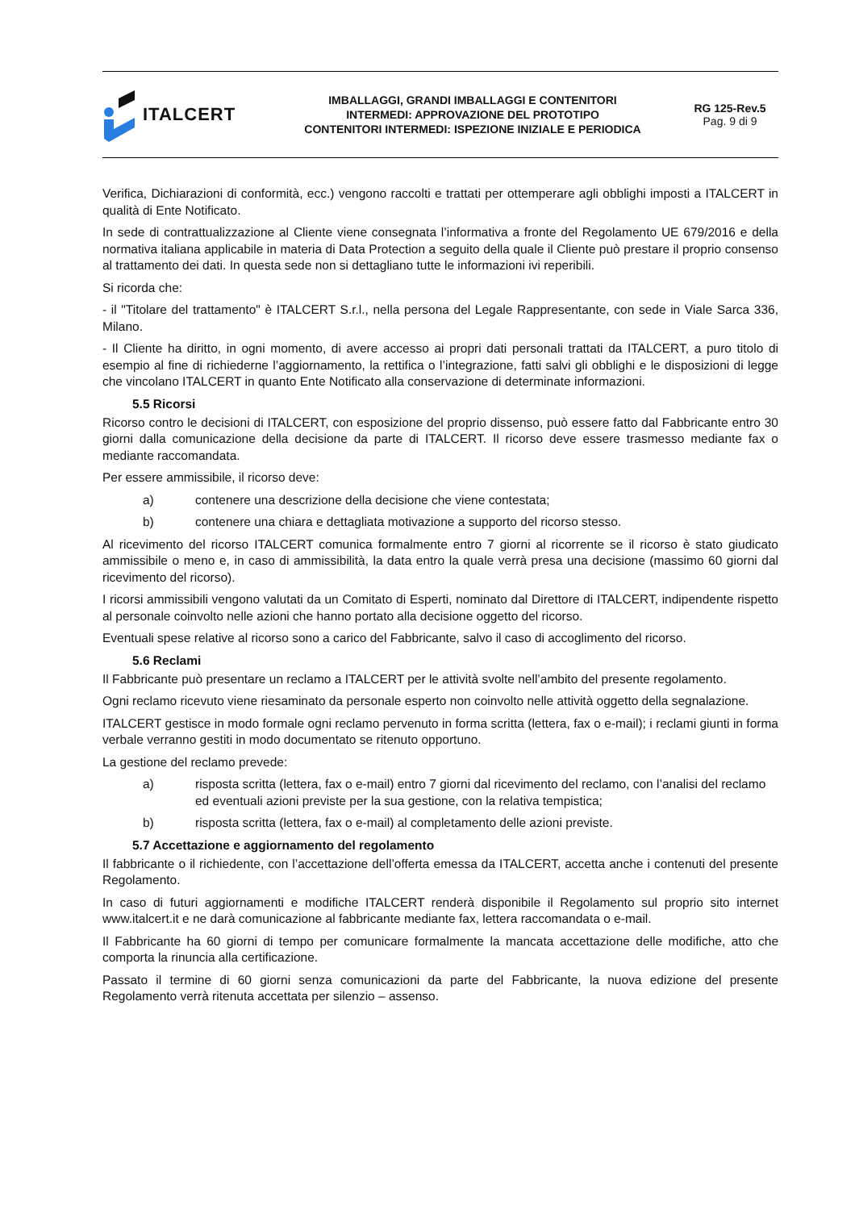ITALCERT
IMBALLAGGI, GRANDI IMBALLAGGI E CONTENITORI
INTERMEDI: APPROVAZIONE DEL PROTOTIPO
CONTENITORI INTERMEDI: ISPEZIONE INIZIALE E PERIODICA
RG 125-Rev.5
Pag. 9 di 9
Verifica, Dichiarazioni di conformità, ecc.) vengono raccolti e trattati per ottemperare agli obblighi imposti a ITALCERT in qualità di Ente Notificato.
In sede di contrattualizzazione al Cliente viene consegnata l’informativa a fronte del Regolamento UE 679/2016 e della normativa italiana applicabile in materia di Data Protection a seguito della quale il Cliente può prestare il proprio consenso al trattamento dei dati. In questa sede non si dettagliano tutte le informazioni ivi reperibili.
Si ricorda che:
- il "Titolare del trattamento" è ITALCERT S.r.l., nella persona del Legale Rappresentante, con sede in Viale Sarca 336, Milano.
- Il Cliente ha diritto, in ogni momento, di avere accesso ai propri dati personali trattati da ITALCERT, a puro titolo di esempio al fine di richiederne l’aggiornamento, la rettifica o l’integrazione, fatti salvi gli obblighi e le disposizioni di legge che vincolano ITALCERT in quanto Ente Notificato alla conservazione di determinate informazioni.
5.5 Ricorsi
Ricorso contro le decisioni di ITALCERT, con esposizione del proprio dissenso, può essere fatto dal Fabbricante entro 30 giorni dalla comunicazione della decisione da parte di ITALCERT. Il ricorso deve essere trasmesso mediante fax o mediante raccomandata.
Per essere ammissibile, il ricorso deve:
a) contenere una descrizione della decisione che viene contestata;
b) contenere una chiara e dettagliata motivazione a supporto del ricorso stesso.
Al ricevimento del ricorso ITALCERT comunica formalmente entro 7 giorni al ricorrente se il ricorso è stato giudicato ammissibile o meno e, in caso di ammissibilità, la data entro la quale verrà presa una decisione (massimo 60 giorni dal ricevimento del ricorso).
I ricorsi ammissibili vengono valutati da un Comitato di Esperti, nominato dal Direttore di ITALCERT, indipendente rispetto al personale coinvolto nelle azioni che hanno portato alla decisione oggetto del ricorso.
Eventuali spese relative al ricorso sono a carico del Fabbricante, salvo il caso di accoglimento del ricorso.
5.6 Reclami
Il Fabbricante può presentare un reclamo a ITALCERT per le attività svolte nell’ambito del presente regolamento.
Ogni reclamo ricevuto viene riesaminato da personale esperto non coinvolto nelle attività oggetto della segnalazione.
ITALCERT gestisce in modo formale ogni reclamo pervenuto in forma scritta (lettera, fax o e-mail); i reclami giunti in forma verbale verranno gestiti in modo documentato se ritenuto opportuno.
La gestione del reclamo prevede:
a) risposta scritta (lettera, fax o e-mail) entro 7 giorni dal ricevimento del reclamo, con l’analisi del reclamo ed eventuali azioni previste per la sua gestione, con la relativa tempistica;
b) risposta scritta (lettera, fax o e-mail) al completamento delle azioni previste.
5.7 Accettazione e aggiornamento del regolamento
Il fabbricante o il richiedente, con l’accettazione dell’offerta emessa da ITALCERT, accetta anche i contenuti del presente Regolamento.
In caso di futuri aggiornamenti e modifiche ITALCERT renderà disponibile il Regolamento sul proprio sito internet www.italcert.it e ne darà comunicazione al fabbricante mediante fax, lettera raccomandata o e-mail.
Il Fabbricante ha 60 giorni di tempo per comunicare formalmente la mancata accettazione delle modifiche, atto che comporta la rinuncia alla certificazione.
Passato il termine di 60 giorni senza comunicazioni da parte del Fabbricante, la nuova edizione del presente Regolamento verrà ritenuta accettata per silenzio – assenso.